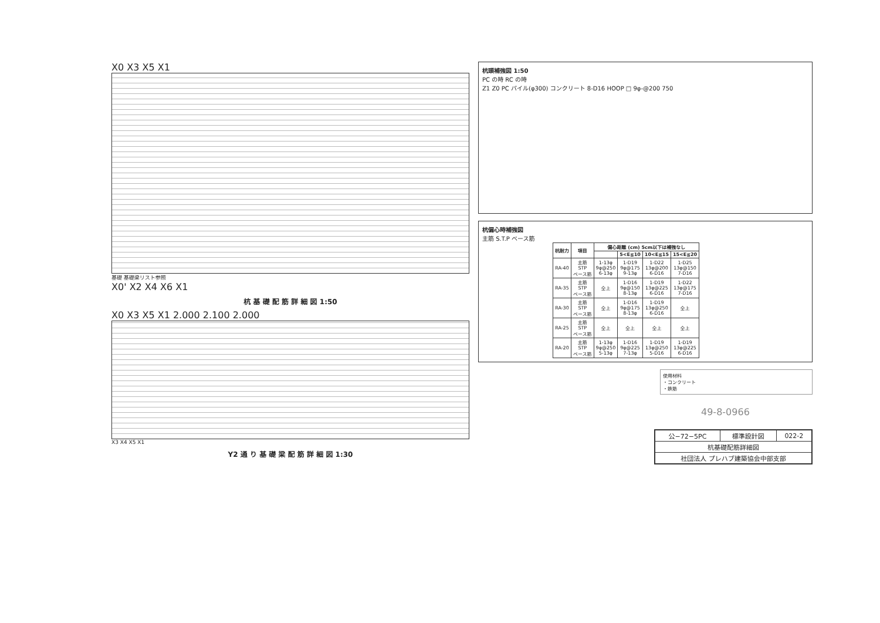X0 X3 X5 X1
基礎 基礎梁リスト参照
X0' X2 X4 X6 X1
杭 基 礎 配 筋 詳 細 図 1:50
X0 X3 X5 X1 2.000 2.100 2.000
X3 X4 X5 X1
Y2 通 り 基 礎 梁 配 筋 詳 細 図 1:30
杭頭補強図 1:50
PC の時 RC の時
Z1 Z0 PC パイル(φ300) コンクリート 8-D16 HOOP □ 9φ-@200 750
杭偏心時補強図
主筋 S.T.P ベース筋
| 杭耐力 | 項目 | 偏心距離 (cm) 5cm以下は補強なし | | | |
| --- | --- | --- | --- | --- | --- |
| | | | 5<E≦10 | 10<E≦15 | 15<E≦20 |
| RA-40 | 主筋 STP ベース筋 | 1-13φ 9φ@250 6-13φ | 1-D19 9φ@175 9-13φ | 1-D22 13φ@200 6-D16 | 1-D25 13φ@150 7-D16 |
| RA-35 | 主筋 STP ベース筋 | 仝上 | 1-D16 9φ@150 8-13φ | 1-D19 13φ@225 6-D16 | 1-D22 13φ@175 7-D16 |
| RA-30 | 主筋 STP ベース筋 | 仝上 | 1-D16 9φ@175 8-13φ | 1-D19 13φ@250 6-D16 | 仝上 |
| RA-25 | 主筋 STP ベース筋 | 仝上 | 仝上 | 仝上 | 仝上 |
| RA-20 | 主筋 STP ベース筋 | 1-13φ 9φ@250 5-13φ | 1-D16 9φ@225 7-13φ | 1-D19 13φ@250 5-D16 | 1-D19 13φ@225 6-D16 |
使用材料
・コンクリート
・鉄筋
49-8-0966
| 公−72−5PC | 標準設計図 | 022-2 |
| 杭基礎配筋詳細図 | | |
| 社団法人 プレハブ建築協会中部支部 | | |